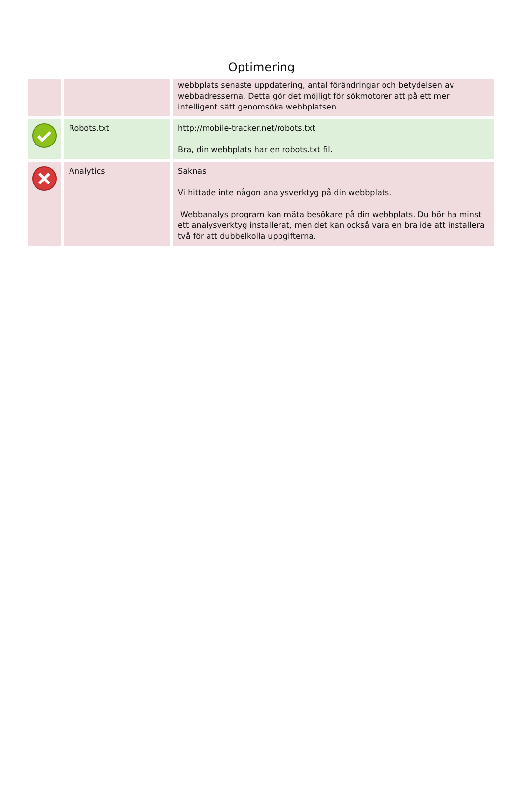Optimering
| | | webbplats senaste uppdatering, antal förändringar och betydelsen av webbadresserna. Detta gör det möjligt för sökmotorer att på ett mer intelligent sätt genomsöka webbplatsen. |
| | Robots.txt | http://mobile-tracker.net/robots.txt Bra, din webbplats har en robots.txt fil. |
| | Analytics | Saknas Vi hittade inte någon analysverktyg på din webbplats. Webbanalys program kan mäta besökare på din webbplats. Du bör ha minst ett analysverktyg installerat, men det kan också vara en bra ide att installera två för att dubbelkolla uppgifterna. |